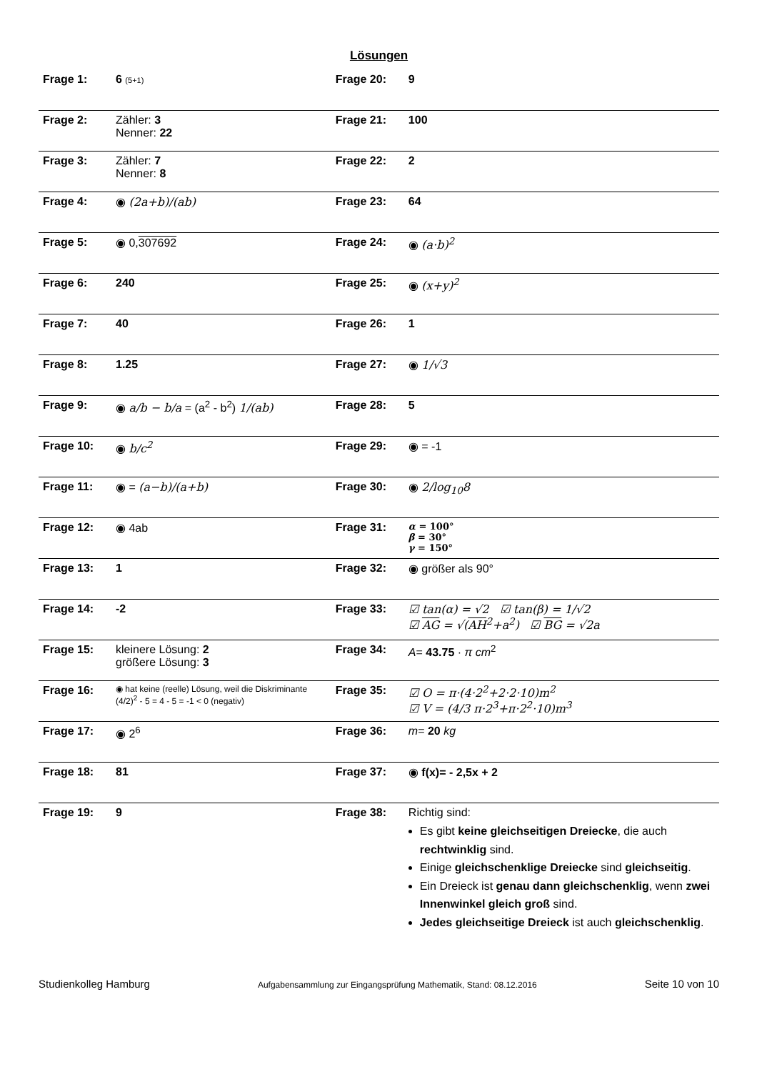Lösungen
| Frage 1: | 6 (5+1) | Frage 20: | 9 |
| Frage 2: | Zähler: 3 Nenner: 22 | Frage 21: | 100 |
| Frage 3: | Zähler: 7 Nenner: 8 | Frage 22: | 2 |
| Frage 4: | ◉ (2a+b)/(ab) | Frage 23: | 64 |
| Frage 5: | ◉ 0, 307692 | Frage 24: | ◉ (a·b)<sup>2</sup> |
| Frage 6: | 240 | Frage 25: | ◉ (x+y)<sup>2</sup> |
| Frage 7: | 40 | Frage 26: | 1 |
| Frage 8: | 1.25 | Frage 27: | ◉ 1/√3 |
| Frage 9: | ◉ a/b − b/a = (a<sup>2</sup> - b<sup>2</sup>) 1/(ab) | Frage 28: | 5 |
| Frage 10: | ◉ b/c<sup>2</sup> | Frage 29: | ◉ = -1 |
| Frage 11: | ◉ = (a−b)/(a+b) | Frage 30: | ◉ 2/log<sub>10</sub>8 |
| Frage 12: | ◉ 4ab | Frage 31: | α = 100° β = 30° γ = 150° |
| Frage 13: | 1 | Frage 32: | ◉ größer als 90° |
| Frage 14: | -2 | Frage 33: | ☑ tan(α) = √2 ☑ tan(β) = 1/√2 ☑ AG = √( AH<sup>2</sup>+a<sup>2</sup>) ☑ BG = √2a |
| Frage 15: | kleinere Lösung: 2 größere Lösung: 3 | Frage 34: | A = 43.75 · π cm<sup>2</sup> |
| Frage 16: | ◉ hat keine (reelle) Lösung, weil die Diskriminante (4/2)<sup>2</sup> - 5 = 4 - 5 = -1 < 0 (negativ) | Frage 35: | ☑ O = π·(4·2<sup>2</sup>+2·2·10)m<sup>2</sup> ☑ V = (4/3 π·2<sup>3</sup>+π·2<sup>2</sup>·10)m<sup>3</sup> |
| Frage 17: | ◉ 2<sup>6</sup> | Frage 36: | m = 20 kg |
| Frage 18: | 81 | Frage 37: | ◉ f(x)= - 2,5x + 2 |
| Frage 19: | 9 | Frage 38: | Richtig sind: Es gibt keine gleichseitigen Dreiecke , die auch rechtwinklig sind. Einige gleichschenklige Dreiecke sind gleichseitig . Ein Dreieck ist genau dann gleichschenklig , wenn zwei Innenwinkel gleich groß sind. Jedes gleichseitige Dreieck ist auch gleichschenklig . |
Studienkolleg Hamburg Aufgabensammlung zur Eingangsprüfung Mathematik, Stand: 08.12.2016 Seite 10 von 10